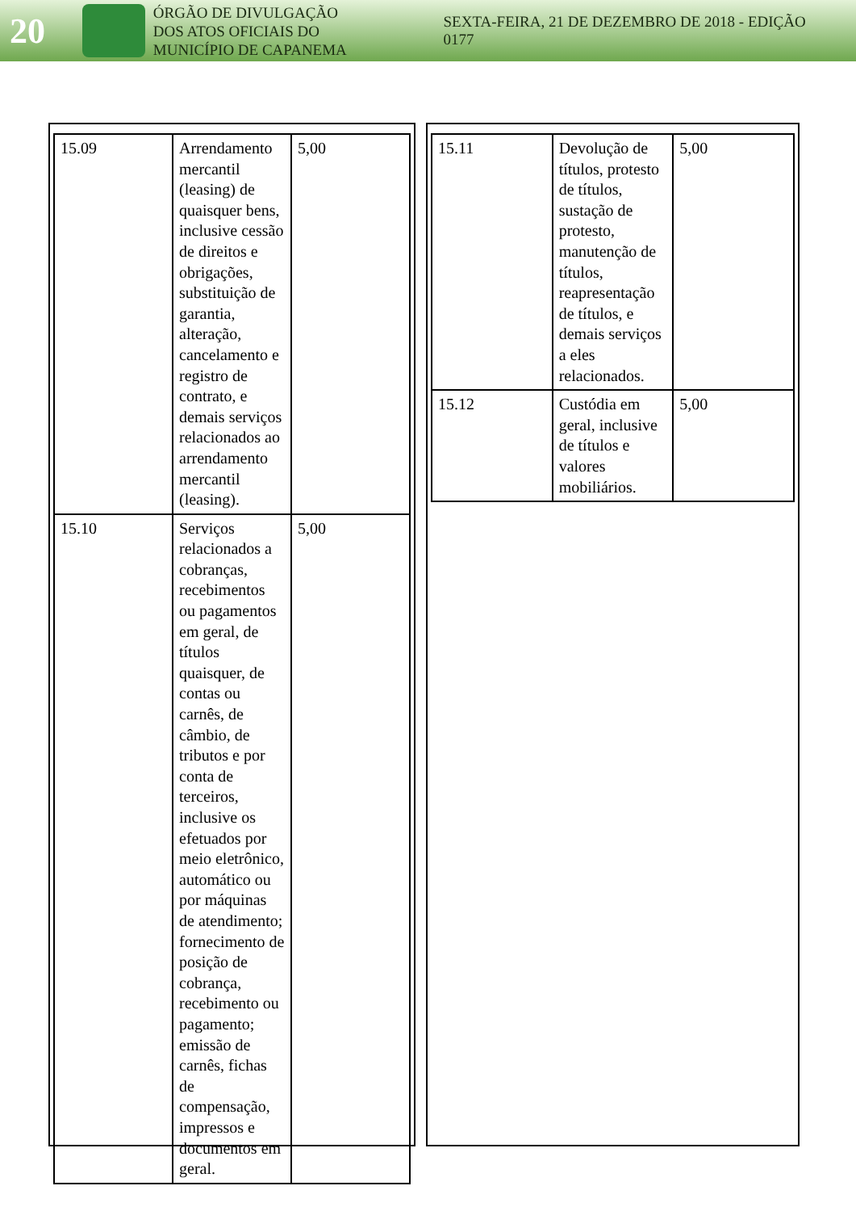20
ÓRGÃO DE DIVULGAÇÃO
DOS ATOS OFICIAIS DO
MUNICÍPIO DE CAPANEMA
SEXTA-FEIRA, 21 DE DEZEMBRO DE 2018 - EDIÇÃO 0177
| 15.09 | Arrendamento mercantil (leasing) de quaisquer bens, inclusive cessão de direitos e obrigações, substituição de garantia, alteração, cancelamento e registro de contrato, e demais serviços relacionados ao arrendamento mercantil (leasing). | 5,00 |
| 15.10 | Serviços relacionados a cobranças, recebimentos ou pagamentos em geral, de títulos quaisquer, de contas ou carnês, de câmbio, de tributos e por conta de terceiros, inclusive os efetuados por meio eletrônico, automático ou por máquinas de atendimento; fornecimento de posição de cobrança, recebimento ou pagamento; emissão de carnês, fichas de compensação, impressos e documentos em geral. | 5,00 |
| 15.11 | Devolução de títulos, protesto de títulos, sustação de protesto, manutenção de títulos, reapresentação de títulos, e demais serviços a eles relacionados. | 5,00 |
| 15.12 | Custódia em geral, inclusive de títulos e valores mobiliários. | 5,00 |